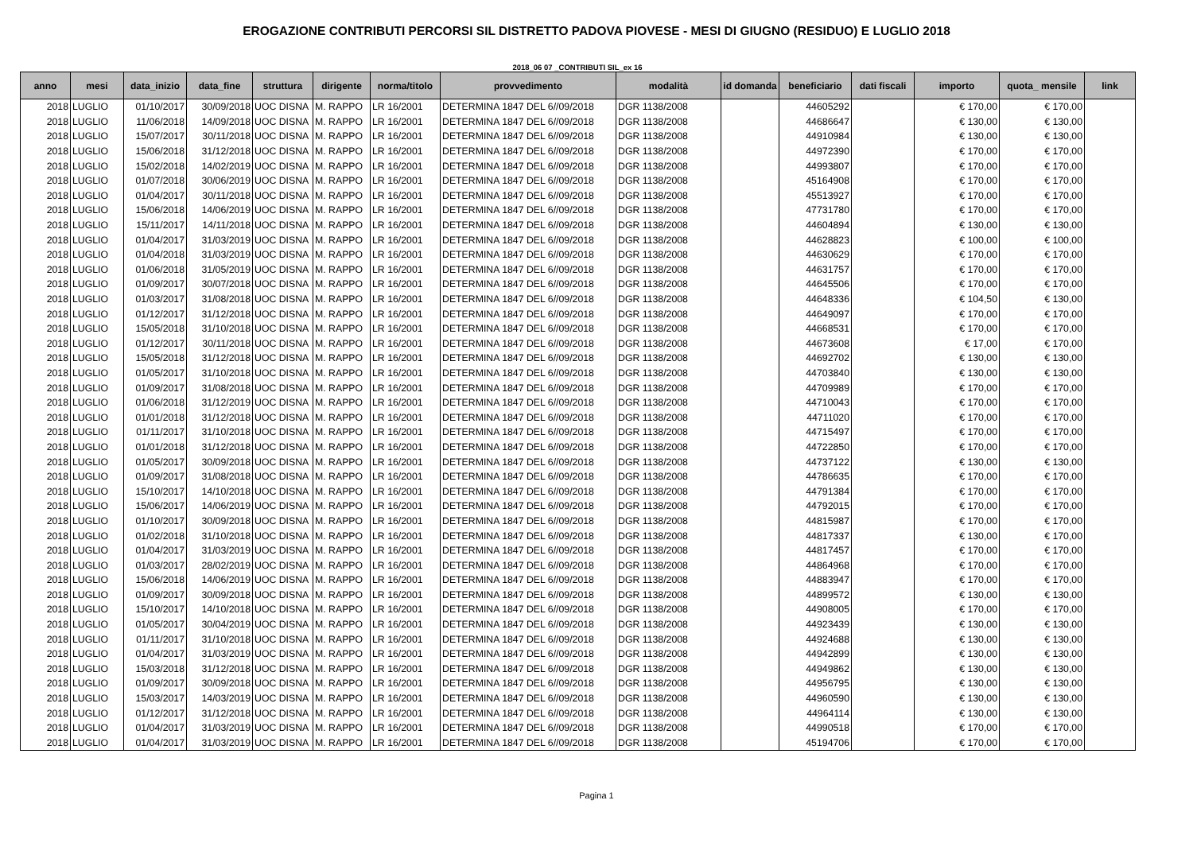EROGAZIONE CONTRIBUTI PERCORSI SIL DISTRETTO PADOVA PIOVESE - MESI DI GIUGNO (RESIDUO) E LUGLIO 2018
2018_06 07 _CONTRIBUTI SIL_ex 16
| anno | mesi | data_inizio | data_fine | struttura | dirigente | norma/titolo | provvedimento | modalità | id domanda | beneficiario | dati fiscali | importo | quota_ mensile | link |
| --- | --- | --- | --- | --- | --- | --- | --- | --- | --- | --- | --- | --- | --- | --- |
| 2018 | LUGLIO | 01/10/2017 | 30/09/2018 | UOC DISNA | M. RAPPO | LR 16/2001 | DETERMINA 1847 DEL 6//09/2018 | DGR 1138/2008 | | 44605292 | | € 170,00 | € 170,00 | |
| 2018 | LUGLIO | 11/06/2018 | 14/09/2018 | UOC DISNA | M. RAPPO | LR 16/2001 | DETERMINA 1847 DEL 6//09/2018 | DGR 1138/2008 | | 44686647 | | € 130,00 | € 130,00 | |
| 2018 | LUGLIO | 15/07/2017 | 30/11/2018 | UOC DISNA | M. RAPPO | LR 16/2001 | DETERMINA 1847 DEL 6//09/2018 | DGR 1138/2008 | | 44910984 | | € 130,00 | € 130,00 | |
| 2018 | LUGLIO | 15/06/2018 | 31/12/2018 | UOC DISNA | M. RAPPO | LR 16/2001 | DETERMINA 1847 DEL 6//09/2018 | DGR 1138/2008 | | 44972390 | | € 170,00 | € 170,00 | |
| 2018 | LUGLIO | 15/02/2018 | 14/02/2019 | UOC DISNA | M. RAPPO | LR 16/2001 | DETERMINA 1847 DEL 6//09/2018 | DGR 1138/2008 | | 44993807 | | € 170,00 | € 170,00 | |
| 2018 | LUGLIO | 01/07/2018 | 30/06/2019 | UOC DISNA | M. RAPPO | LR 16/2001 | DETERMINA 1847 DEL 6//09/2018 | DGR 1138/2008 | | 45164908 | | € 170,00 | € 170,00 | |
| 2018 | LUGLIO | 01/04/2017 | 30/11/2018 | UOC DISNA | M. RAPPO | LR 16/2001 | DETERMINA 1847 DEL 6//09/2018 | DGR 1138/2008 | | 45513927 | | € 170,00 | € 170,00 | |
| 2018 | LUGLIO | 15/06/2018 | 14/06/2019 | UOC DISNA | M. RAPPO | LR 16/2001 | DETERMINA 1847 DEL 6//09/2018 | DGR 1138/2008 | | 47731780 | | € 170,00 | € 170,00 | |
| 2018 | LUGLIO | 15/11/2017 | 14/11/2018 | UOC DISNA | M. RAPPO | LR 16/2001 | DETERMINA 1847 DEL 6//09/2018 | DGR 1138/2008 | | 44604894 | | € 130,00 | € 130,00 | |
| 2018 | LUGLIO | 01/04/2017 | 31/03/2019 | UOC DISNA | M. RAPPO | LR 16/2001 | DETERMINA 1847 DEL 6//09/2018 | DGR 1138/2008 | | 44628823 | | € 100,00 | € 100,00 | |
| 2018 | LUGLIO | 01/04/2018 | 31/03/2019 | UOC DISNA | M. RAPPO | LR 16/2001 | DETERMINA 1847 DEL 6//09/2018 | DGR 1138/2008 | | 44630629 | | € 170,00 | € 170,00 | |
| 2018 | LUGLIO | 01/06/2018 | 31/05/2019 | UOC DISNA | M. RAPPO | LR 16/2001 | DETERMINA 1847 DEL 6//09/2018 | DGR 1138/2008 | | 44631757 | | € 170,00 | € 170,00 | |
| 2018 | LUGLIO | 01/09/2017 | 30/07/2018 | UOC DISNA | M. RAPPO | LR 16/2001 | DETERMINA 1847 DEL 6//09/2018 | DGR 1138/2008 | | 44645506 | | € 170,00 | € 170,00 | |
| 2018 | LUGLIO | 01/03/2017 | 31/08/2018 | UOC DISNA | M. RAPPO | LR 16/2001 | DETERMINA 1847 DEL 6//09/2018 | DGR 1138/2008 | | 44648336 | | € 104,50 | € 130,00 | |
| 2018 | LUGLIO | 01/12/2017 | 31/12/2018 | UOC DISNA | M. RAPPO | LR 16/2001 | DETERMINA 1847 DEL 6//09/2018 | DGR 1138/2008 | | 44649097 | | € 170,00 | € 170,00 | |
| 2018 | LUGLIO | 15/05/2018 | 31/10/2018 | UOC DISNA | M. RAPPO | LR 16/2001 | DETERMINA 1847 DEL 6//09/2018 | DGR 1138/2008 | | 44668531 | | € 170,00 | € 170,00 | |
| 2018 | LUGLIO | 01/12/2017 | 30/11/2018 | UOC DISNA | M. RAPPO | LR 16/2001 | DETERMINA 1847 DEL 6//09/2018 | DGR 1138/2008 | | 44673608 | | € 17,00 | € 170,00 | |
| 2018 | LUGLIO | 15/05/2018 | 31/12/2018 | UOC DISNA | M. RAPPO | LR 16/2001 | DETERMINA 1847 DEL 6//09/2018 | DGR 1138/2008 | | 44692702 | | € 130,00 | € 130,00 | |
| 2018 | LUGLIO | 01/05/2017 | 31/10/2018 | UOC DISNA | M. RAPPO | LR 16/2001 | DETERMINA 1847 DEL 6//09/2018 | DGR 1138/2008 | | 44703840 | | € 130,00 | € 130,00 | |
| 2018 | LUGLIO | 01/09/2017 | 31/08/2018 | UOC DISNA | M. RAPPO | LR 16/2001 | DETERMINA 1847 DEL 6//09/2018 | DGR 1138/2008 | | 44709989 | | € 170,00 | € 170,00 | |
| 2018 | LUGLIO | 01/06/2018 | 31/12/2019 | UOC DISNA | M. RAPPO | LR 16/2001 | DETERMINA 1847 DEL 6//09/2018 | DGR 1138/2008 | | 44710043 | | € 170,00 | € 170,00 | |
| 2018 | LUGLIO | 01/01/2018 | 31/12/2018 | UOC DISNA | M. RAPPO | LR 16/2001 | DETERMINA 1847 DEL 6//09/2018 | DGR 1138/2008 | | 44711020 | | € 170,00 | € 170,00 | |
| 2018 | LUGLIO | 01/11/2017 | 31/10/2018 | UOC DISNA | M. RAPPO | LR 16/2001 | DETERMINA 1847 DEL 6//09/2018 | DGR 1138/2008 | | 44715497 | | € 170,00 | € 170,00 | |
| 2018 | LUGLIO | 01/01/2018 | 31/12/2018 | UOC DISNA | M. RAPPO | LR 16/2001 | DETERMINA 1847 DEL 6//09/2018 | DGR 1138/2008 | | 44722850 | | € 170,00 | € 170,00 | |
| 2018 | LUGLIO | 01/05/2017 | 30/09/2018 | UOC DISNA | M. RAPPO | LR 16/2001 | DETERMINA 1847 DEL 6//09/2018 | DGR 1138/2008 | | 44737122 | | € 130,00 | € 130,00 | |
| 2018 | LUGLIO | 01/09/2017 | 31/08/2018 | UOC DISNA | M. RAPPO | LR 16/2001 | DETERMINA 1847 DEL 6//09/2018 | DGR 1138/2008 | | 44786635 | | € 170,00 | € 170,00 | |
| 2018 | LUGLIO | 15/10/2017 | 14/10/2018 | UOC DISNA | M. RAPPO | LR 16/2001 | DETERMINA 1847 DEL 6//09/2018 | DGR 1138/2008 | | 44791384 | | € 170,00 | € 170,00 | |
| 2018 | LUGLIO | 15/06/2017 | 14/06/2019 | UOC DISNA | M. RAPPO | LR 16/2001 | DETERMINA 1847 DEL 6//09/2018 | DGR 1138/2008 | | 44792015 | | € 170,00 | € 170,00 | |
| 2018 | LUGLIO | 01/10/2017 | 30/09/2018 | UOC DISNA | M. RAPPO | LR 16/2001 | DETERMINA 1847 DEL 6//09/2018 | DGR 1138/2008 | | 44815987 | | € 170,00 | € 170,00 | |
| 2018 | LUGLIO | 01/02/2018 | 31/10/2018 | UOC DISNA | M. RAPPO | LR 16/2001 | DETERMINA 1847 DEL 6//09/2018 | DGR 1138/2008 | | 44817337 | | € 130,00 | € 170,00 | |
| 2018 | LUGLIO | 01/04/2017 | 31/03/2019 | UOC DISNA | M. RAPPO | LR 16/2001 | DETERMINA 1847 DEL 6//09/2018 | DGR 1138/2008 | | 44817457 | | € 170,00 | € 170,00 | |
| 2018 | LUGLIO | 01/03/2017 | 28/02/2019 | UOC DISNA | M. RAPPO | LR 16/2001 | DETERMINA 1847 DEL 6//09/2018 | DGR 1138/2008 | | 44864968 | | € 170,00 | € 170,00 | |
| 2018 | LUGLIO | 15/06/2018 | 14/06/2019 | UOC DISNA | M. RAPPO | LR 16/2001 | DETERMINA 1847 DEL 6//09/2018 | DGR 1138/2008 | | 44883947 | | € 170,00 | € 170,00 | |
| 2018 | LUGLIO | 01/09/2017 | 30/09/2018 | UOC DISNA | M. RAPPO | LR 16/2001 | DETERMINA 1847 DEL 6//09/2018 | DGR 1138/2008 | | 44899572 | | € 130,00 | € 130,00 | |
| 2018 | LUGLIO | 15/10/2017 | 14/10/2018 | UOC DISNA | M. RAPPO | LR 16/2001 | DETERMINA 1847 DEL 6//09/2018 | DGR 1138/2008 | | 44908005 | | € 170,00 | € 170,00 | |
| 2018 | LUGLIO | 01/05/2017 | 30/04/2019 | UOC DISNA | M. RAPPO | LR 16/2001 | DETERMINA 1847 DEL 6//09/2018 | DGR 1138/2008 | | 44923439 | | € 130,00 | € 130,00 | |
| 2018 | LUGLIO | 01/11/2017 | 31/10/2018 | UOC DISNA | M. RAPPO | LR 16/2001 | DETERMINA 1847 DEL 6//09/2018 | DGR 1138/2008 | | 44924688 | | € 130,00 | € 130,00 | |
| 2018 | LUGLIO | 01/04/2017 | 31/03/2019 | UOC DISNA | M. RAPPO | LR 16/2001 | DETERMINA 1847 DEL 6//09/2018 | DGR 1138/2008 | | 44942899 | | € 130,00 | € 130,00 | |
| 2018 | LUGLIO | 15/03/2018 | 31/12/2018 | UOC DISNA | M. RAPPO | LR 16/2001 | DETERMINA 1847 DEL 6//09/2018 | DGR 1138/2008 | | 44949862 | | € 130,00 | € 130,00 | |
| 2018 | LUGLIO | 01/09/2017 | 30/09/2018 | UOC DISNA | M. RAPPO | LR 16/2001 | DETERMINA 1847 DEL 6//09/2018 | DGR 1138/2008 | | 44956795 | | € 130,00 | € 130,00 | |
| 2018 | LUGLIO | 15/03/2017 | 14/03/2019 | UOC DISNA | M. RAPPO | LR 16/2001 | DETERMINA 1847 DEL 6//09/2018 | DGR 1138/2008 | | 44960590 | | € 130,00 | € 130,00 | |
| 2018 | LUGLIO | 01/12/2017 | 31/12/2018 | UOC DISNA | M. RAPPO | LR 16/2001 | DETERMINA 1847 DEL 6//09/2018 | DGR 1138/2008 | | 44964114 | | € 130,00 | € 130,00 | |
| 2018 | LUGLIO | 01/04/2017 | 31/03/2019 | UOC DISNA | M. RAPPO | LR 16/2001 | DETERMINA 1847 DEL 6//09/2018 | DGR 1138/2008 | | 44990518 | | € 170,00 | € 170,00 | |
| 2018 | LUGLIO | 01/04/2017 | 31/03/2019 | UOC DISNA | M. RAPPO | LR 16/2001 | DETERMINA 1847 DEL 6//09/2018 | DGR 1138/2008 | | 45194706 | | € 170,00 | € 170,00 | |
Pagina 1